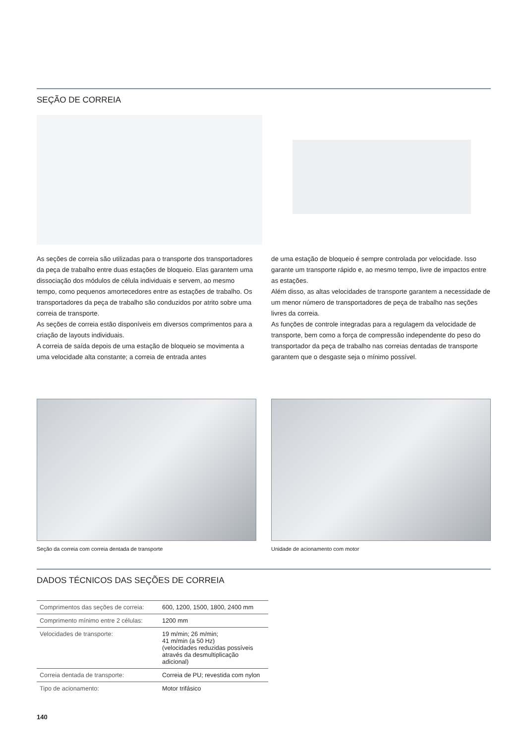SEÇÃO DE CORREIA
As seções de correia são utilizadas para o transporte dos transportadores da peça de trabalho entre duas estações de bloqueio. Elas garantem uma dissociação dos módulos de célula individuais e servem, ao mesmo tempo, como pequenos amortecedores entre as estações de trabalho. Os transportadores da peça de trabalho são conduzidos por atrito sobre uma correia de transporte.
As seções de correia estão disponíveis em diversos comprimentos para a criação de layouts individuais.
A correia de saída depois de uma estação de bloqueio se movimenta a uma velocidade alta constante; a correia de entrada antes
de uma estação de bloqueio é sempre controlada por velocidade. Isso garante um transporte rápido e, ao mesmo tempo, livre de impactos entre as estações.
Além disso, as altas velocidades de transporte garantem a necessidade de um menor número de transportadores de peça de trabalho nas seções livres da correia.
As funções de controle integradas para a regulagem da velocidade de transporte, bem como a força de compressão independente do peso do transportador da peça de trabalho nas correias dentadas de transporte garantem que o desgaste seja o mínimo possível.
Seção da correia com correia dentada de transporte
Unidade de acionamento com motor
DADOS TÉCNICOS DAS SEÇÕES DE CORREIA
| Comprimentos das seções de correia: | 600, 1200, 1500, 1800, 2400 mm |
| Comprimento mínimo entre 2 células: | 1200 mm |
| Velocidades de transporte: | 19 m/min; 26 m/min; 41 m/min (a 50 Hz) (velocidades reduzidas possíveis através da desmultiplicação adicional) |
| Correia dentada de transporte: | Correia de PU; revestida com nylon |
| Tipo de acionamento: | Motor trifásico |
140